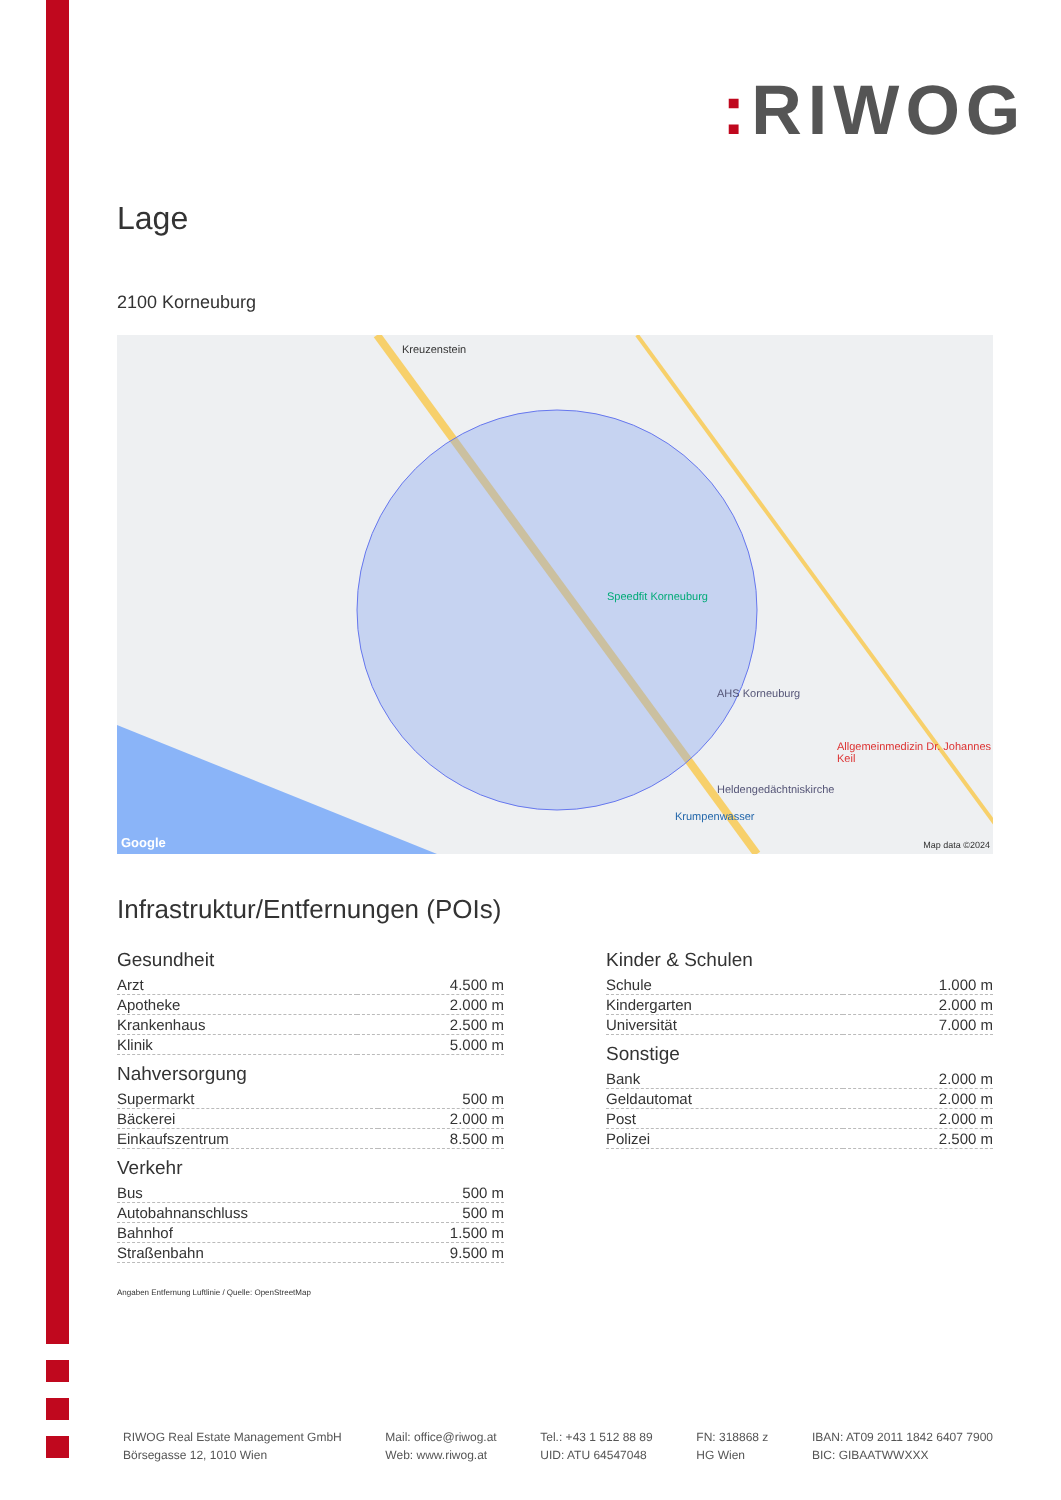: RIWOG
Lage
2100 Korneuburg
Kreuzenstein
Speedfit Korneuburg
AHS Korneuburg
Allgemeinmedizin Dr. Johannes Keil
Heldengedächtniskirche
Krumpenwasser
Google Map data ©2024
Infrastruktur/Entfernungen (POIs)
Gesundheit
| Arzt | 4.500 m |
| Apotheke | 2.000 m |
| Krankenhaus | 2.500 m |
| Klinik | 5.000 m |
Nahversorgung
| Supermarkt | 500 m |
| Bäckerei | 2.000 m |
| Einkaufszentrum | 8.500 m |
Verkehr
| Bus | 500 m |
| Autobahnanschluss | 500 m |
| Bahnhof | 1.500 m |
| Straßenbahn | 9.500 m |
Kinder & Schulen
| Schule | 1.000 m |
| Kindergarten | 2.000 m |
| Universität | 7.000 m |
Sonstige
| Bank | 2.000 m |
| Geldautomat | 2.000 m |
| Post | 2.000 m |
| Polizei | 2.500 m |
Angaben Entfernung Luftlinie / Quelle: OpenStreetMap
RIWOG Real Estate Management GmbH
Börsegasse 12, 1010 Wien
Mail: office@riwog.at
Web: www.riwog.at
Tel.: +43 1 512 88 89
UID: ATU 64547048
FN: 318868 z
HG Wien
IBAN: AT09 2011 1842 6407 7900
BIC: GIBAATWWXXX